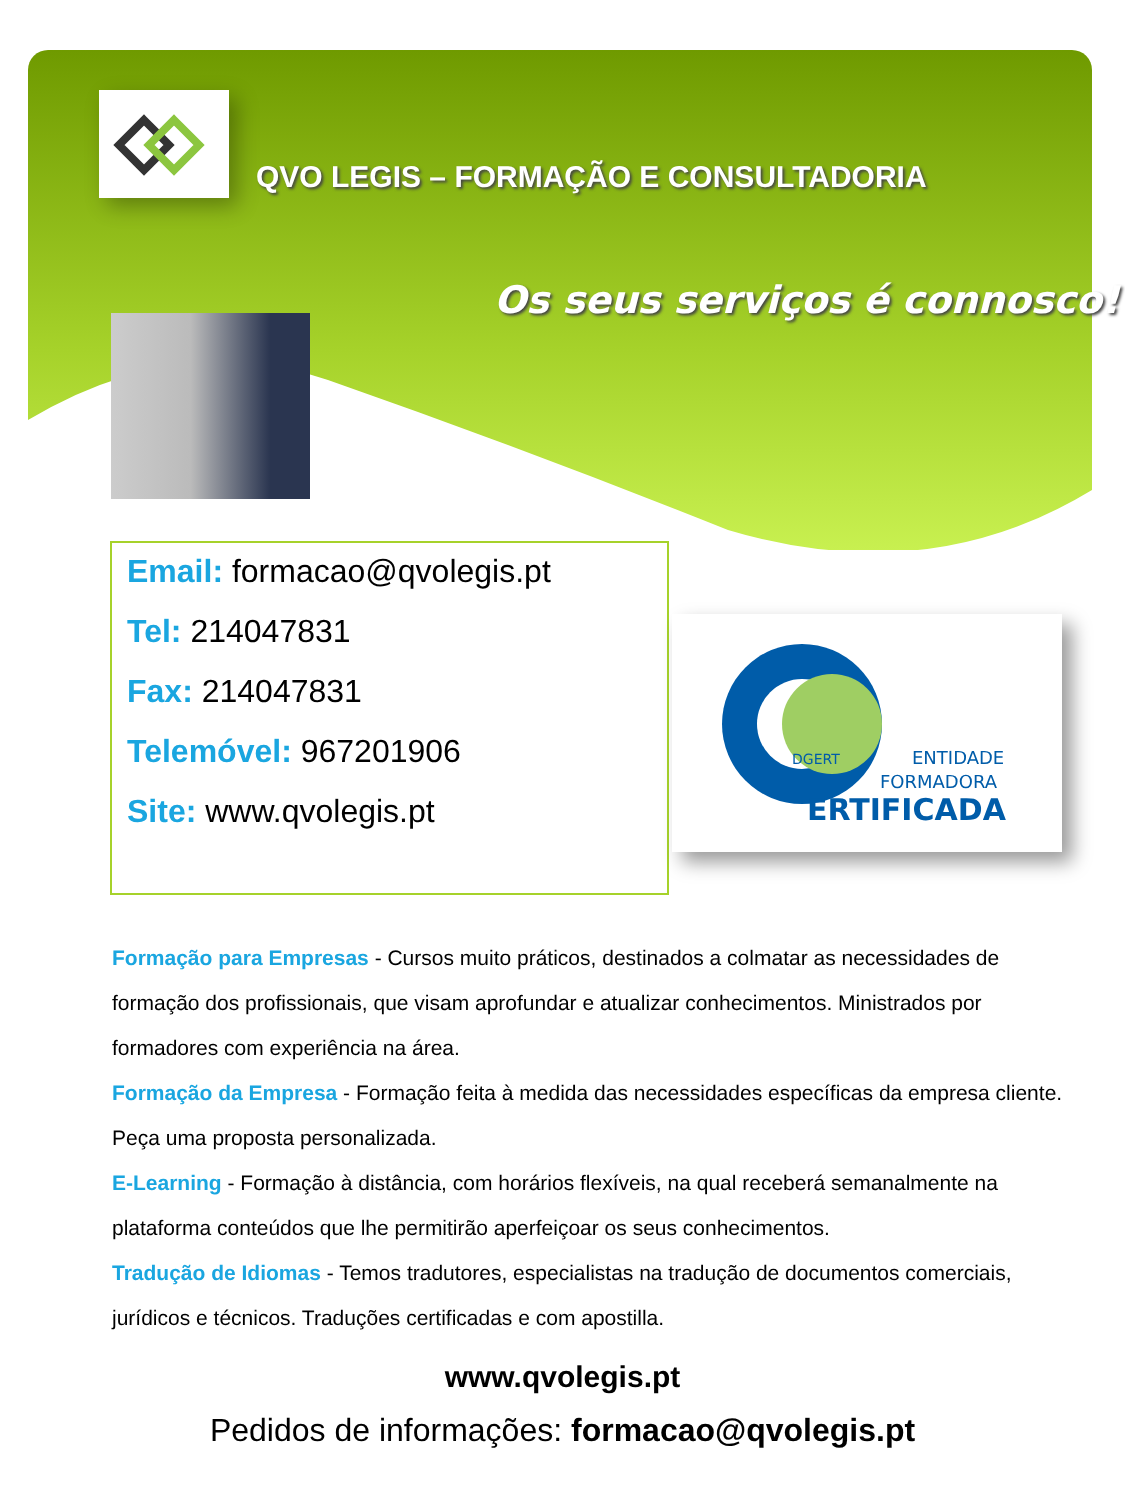QVO LEGIS – FORMAÇÃO E CONSULTADORIA
Os seus serviços é connosco!
Email: formacao@qvolegis.pt
Tel: 214047831
Fax: 214047831
Telemóvel: 967201906
Site: www.qvolegis.pt
DGERT
ENTIDADE
FORMADORA
ERTIFICADA
Formação para Empresas - Cursos muito práticos, destinados a colmatar as necessidades de formação dos profissionais, que visam aprofundar e atualizar conhecimentos. Ministrados por formadores com experiência na área.
Formação da Empresa - Formação feita à medida das necessidades específicas da empresa cliente. Peça uma proposta personalizada.
E-Learning - Formação à distância, com horários flexíveis, na qual receberá semanalmente na plataforma conteúdos que lhe permitirão aperfeiçoar os seus conhecimentos.
Tradução de Idiomas - Temos tradutores, especialistas na tradução de documentos comerciais, jurídicos e técnicos. Traduções certificadas e com apostilla.
www.qvolegis.pt
Pedidos de informações: formacao@qvolegis.pt